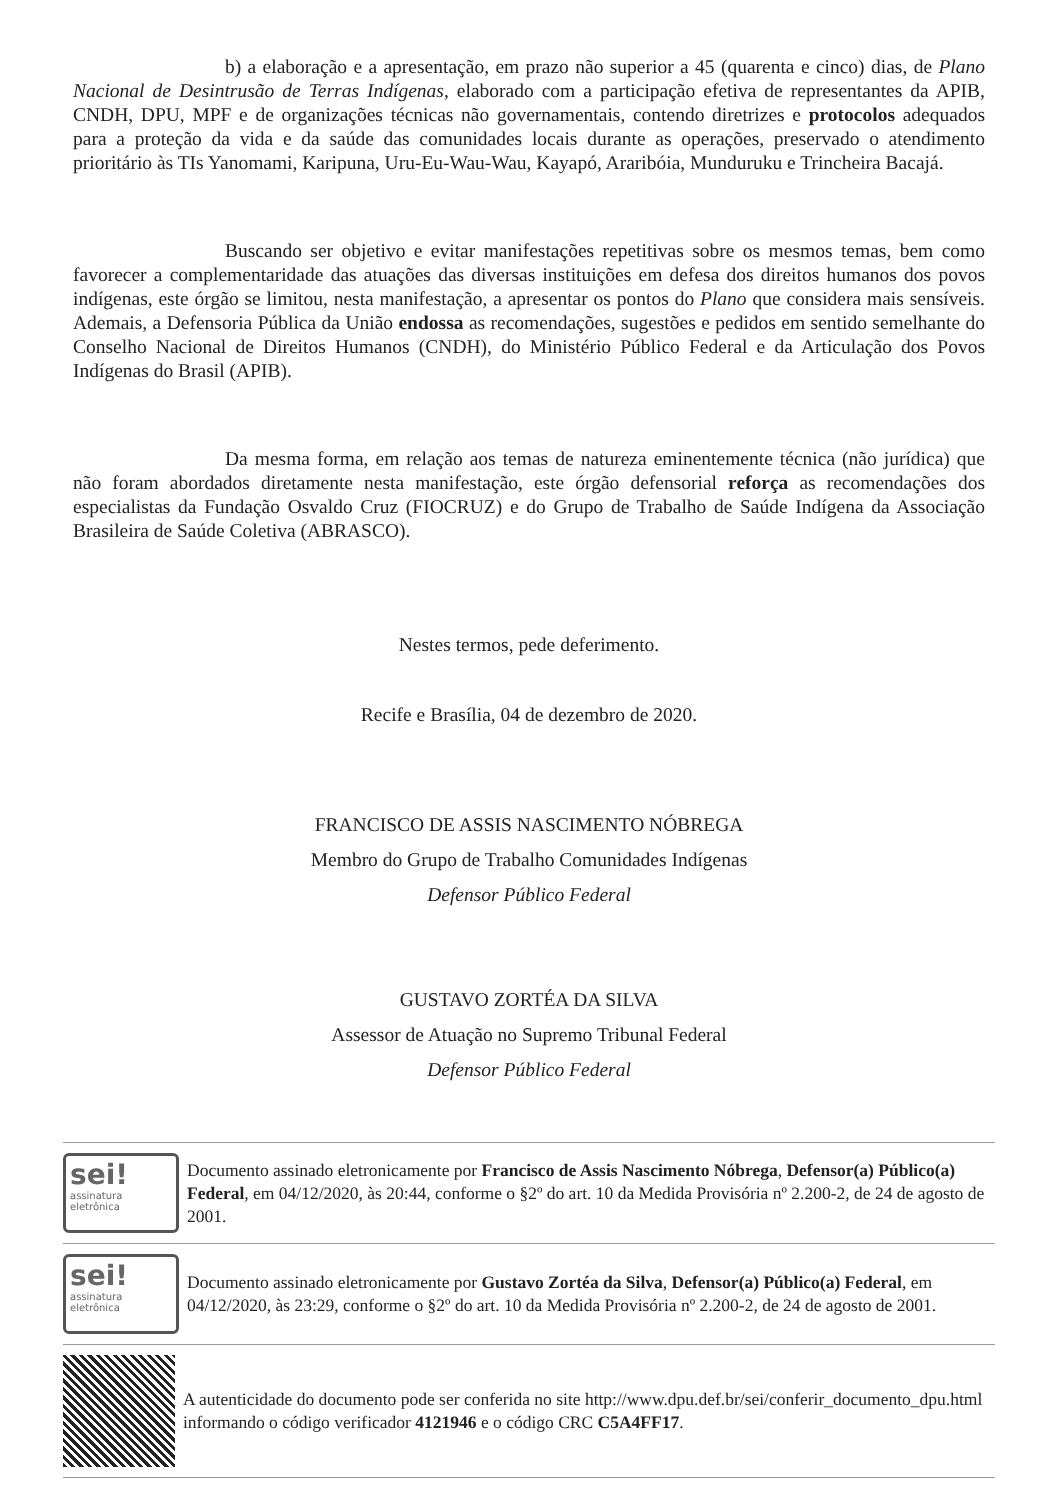b) a elaboração e a apresentação, em prazo não superior a 45 (quarenta e cinco) dias, de Plano Nacional de Desintrusão de Terras Indígenas, elaborado com a participação efetiva de representantes da APIB, CNDH, DPU, MPF e de organizações técnicas não governamentais, contendo diretrizes e protocolos adequados para a proteção da vida e da saúde das comunidades locais durante as operações, preservado o atendimento prioritário às TIs Yanomami, Karipuna, Uru-Eu-Wau-Wau, Kayapó, Araribóia, Munduruku e Trincheira Bacajá.
Buscando ser objetivo e evitar manifestações repetitivas sobre os mesmos temas, bem como favorecer a complementaridade das atuações das diversas instituições em defesa dos direitos humanos dos povos indígenas, este órgão se limitou, nesta manifestação, a apresentar os pontos do Plano que considera mais sensíveis. Ademais, a Defensoria Pública da União endossa as recomendações, sugestões e pedidos em sentido semelhante do Conselho Nacional de Direitos Humanos (CNDH), do Ministério Público Federal e da Articulação dos Povos Indígenas do Brasil (APIB).
Da mesma forma, em relação aos temas de natureza eminentemente técnica (não jurídica) que não foram abordados diretamente nesta manifestação, este órgão defensorial reforça as recomendações dos especialistas da Fundação Osvaldo Cruz (FIOCRUZ) e do Grupo de Trabalho de Saúde Indígena da Associação Brasileira de Saúde Coletiva (ABRASCO).
Nestes termos, pede deferimento.
Recife e Brasília, 04 de dezembro de 2020.
FRANCISCO DE ASSIS NASCIMENTO NÓBREGA
Membro do Grupo de Trabalho Comunidades Indígenas
Defensor Público Federal
GUSTAVO ZORTÉA DA SILVA
Assessor de Atuação no Supremo Tribunal Federal
Defensor Público Federal
sei!
assinatura
eletrônica
Documento assinado eletronicamente por Francisco de Assis Nascimento Nóbrega, Defensor(a) Público(a) Federal, em 04/12/2020, às 20:44, conforme o §2º do art. 10 da Medida Provisória nº 2.200-2, de 24 de agosto de 2001.
sei!
assinatura
eletrônica
Documento assinado eletronicamente por Gustavo Zortéa da Silva, Defensor(a) Público(a) Federal, em 04/12/2020, às 23:29, conforme o §2º do art. 10 da Medida Provisória nº 2.200-2, de 24 de agosto de 2001.
A autenticidade do documento pode ser conferida no site http://www.dpu.def.br/sei/conferir_documento_dpu.html informando o código verificador 4121946 e o código CRC C5A4FF17.